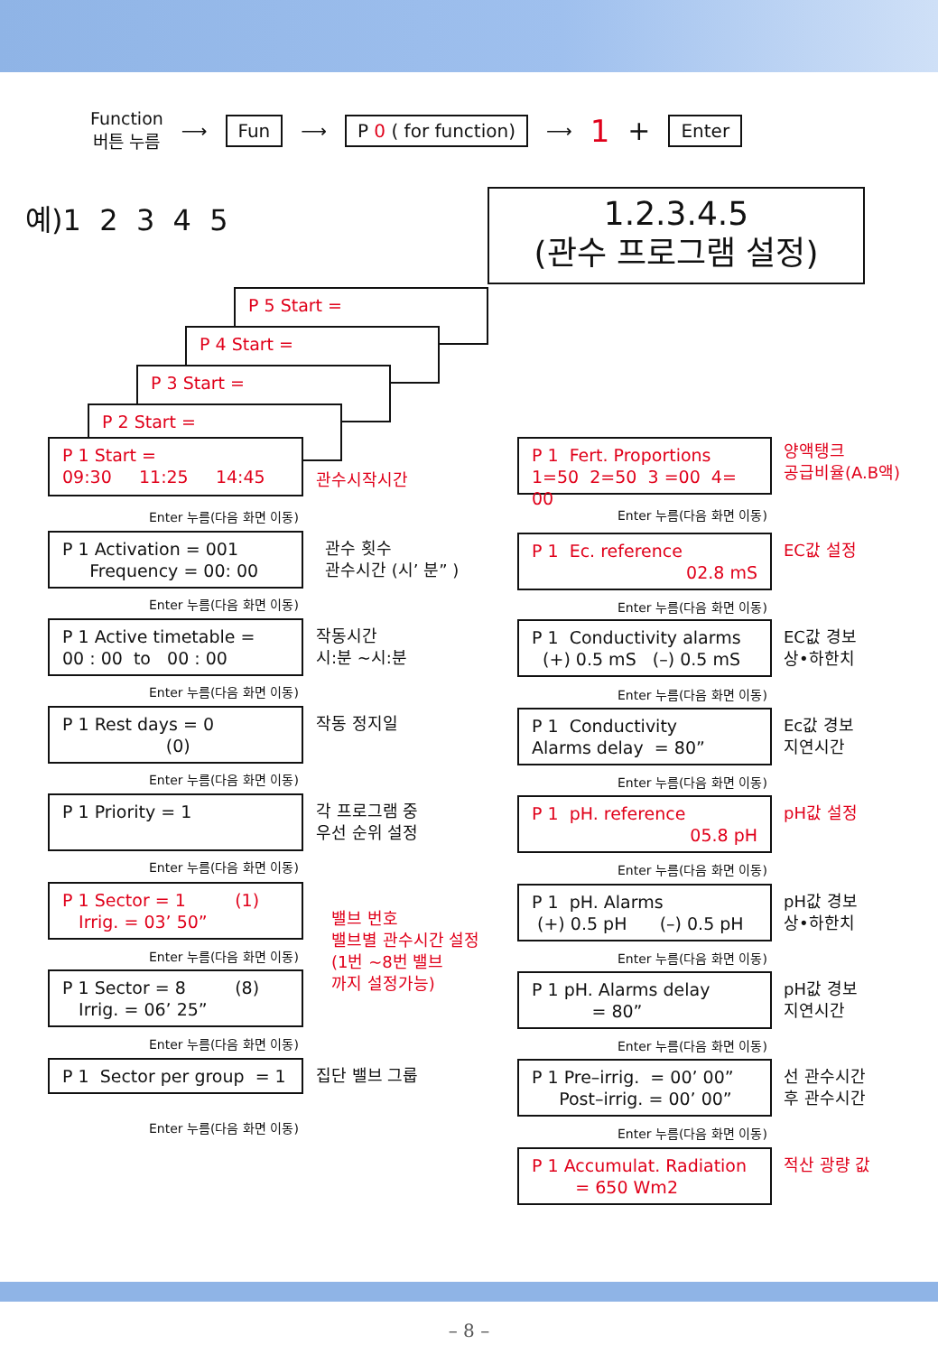Function
버튼 누름
⟶
Fun
⟶
P 0 ( for function)
⟶ 1 +
Enter
예)1 2 3 4 5
1.2.3.4.5
(관수 프로그램 설정)
P 5 Start =
P 4 Start =
P 3 Start =
P 2 Start =
P 1 Start =
09:30 11:25 14:45
관수시작시간
Enter 누름(다음 화면 이동)
P 1 Activation = 001
Frequency = 00: 00
관수 횟수
관수시간 (시’ 분” )
Enter 누름(다음 화면 이동)
P 1 Active timetable =
00 : 00 to 00 : 00
작동시간
시:분 ~시:분
Enter 누름(다음 화면 이동)
P 1 Rest days = 0
(0)
작동 정지일
Enter 누름(다음 화면 이동)
P 1 Priority = 1
각 프로그램 중
우선 순위 설정
Enter 누름(다음 화면 이동)
P 1 Sector = 1 (1)
Irrig. = 03’ 50”
밸브 번호
밸브별 관수시간 설정
(1번 ~8번 밸브
까지 설정가능)
Enter 누름(다음 화면 이동)
P 1 Sector = 8 (8)
Irrig. = 06’ 25”
Enter 누름(다음 화면 이동)
P 1 Sector per group = 1
집단 밸브 그룹
Enter 누름(다음 화면 이동)
P 1 Fert. Proportions
1=50 2=50 3 =00 4= 00
양액탱크
공급비율(A.B액)
Enter 누름(다음 화면 이동)
P 1 Ec. reference
02.8 mS
EC값 설정
Enter 누름(다음 화면 이동)
P 1 Conductivity alarms
(+) 0.5 mS (–) 0.5 mS
EC값 경보
상•하한치
Enter 누름(다음 화면 이동)
P 1 Conductivity
Alarms delay = 80”
Ec값 경보
지연시간
Enter 누름(다음 화면 이동)
P 1 pH. reference
05.8 pH
pH값 설정
Enter 누름(다음 화면 이동)
P 1 pH. Alarms
(+) 0.5 pH (–) 0.5 pH
pH값 경보
상•하한치
Enter 누름(다음 화면 이동)
P 1 pH. Alarms delay
= 80”
pH값 경보
지연시간
Enter 누름(다음 화면 이동)
P 1 Pre–irrig. = 00’ 00”
Post–irrig. = 00’ 00”
선 관수시간
후 관수시간
Enter 누름(다음 화면 이동)
P 1 Accumulat. Radiation
= 650 Wm2
적산 광량 값
– 8 –